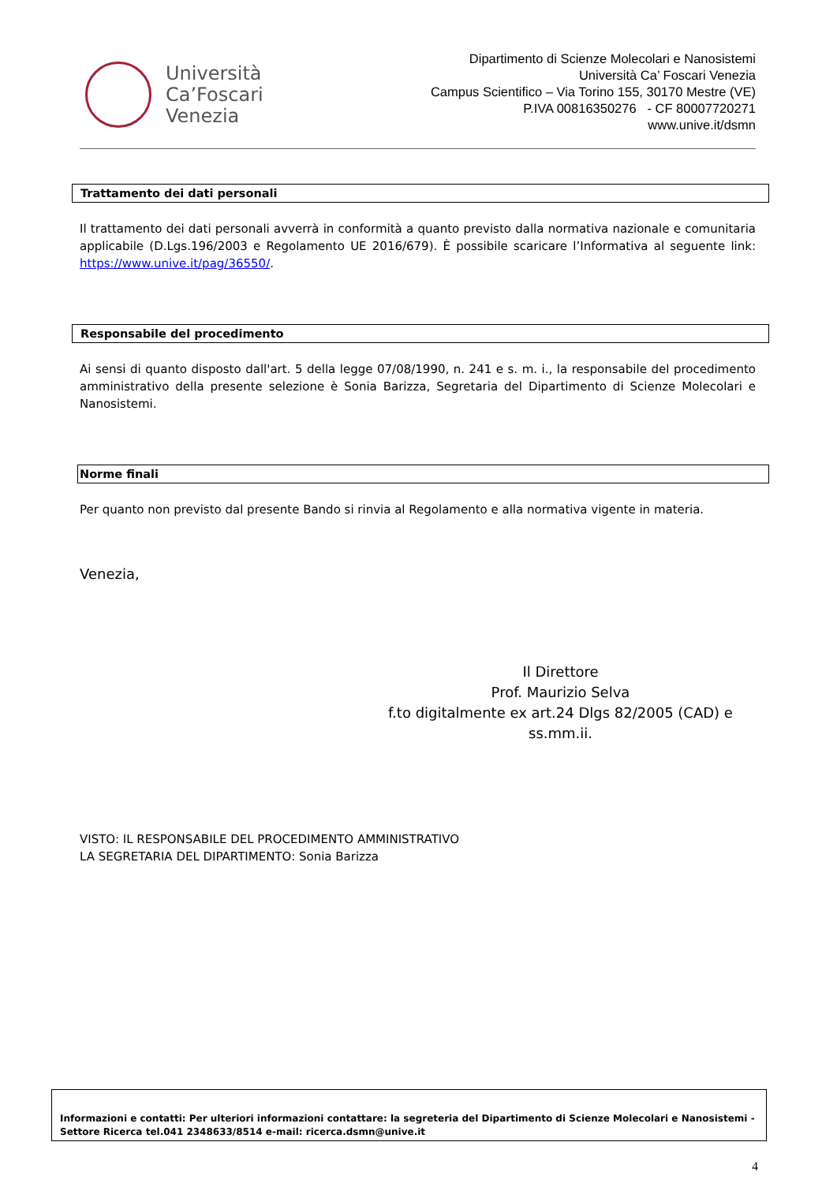Università
Ca’Foscari
Venezia
Dipartimento di Scienze Molecolari e Nanosistemi
Università Ca’ Foscari Venezia
Campus Scientifico – Via Torino 155, 30170 Mestre (VE)
P.IVA 00816350276 - CF 80007720271
www.unive.it/dsmn
Trattamento dei dati personali
Il trattamento dei dati personali avverrà in conformità a quanto previsto dalla normativa nazionale e comunitaria applicabile (D.Lgs.196/2003 e Regolamento UE 2016/679). È possibile scaricare l’Informativa al seguente link: https://www.unive.it/pag/36550/.
Responsabile del procedimento
Ai sensi di quanto disposto dall'art. 5 della legge 07/08/1990, n. 241 e s. m. i., la responsabile del procedimento amministrativo della presente selezione è Sonia Barizza, Segretaria del Dipartimento di Scienze Molecolari e Nanosistemi.
Norme finali
Per quanto non previsto dal presente Bando si rinvia al Regolamento e alla normativa vigente in materia.
Venezia,
Il Direttore
Prof. Maurizio Selva
f.to digitalmente ex art.24 Dlgs 82/2005 (CAD) e ss.mm.ii.
VISTO: IL RESPONSABILE DEL PROCEDIMENTO AMMINISTRATIVO
LA SEGRETARIA DEL DIPARTIMENTO: Sonia Barizza
Informazioni e contatti: Per ulteriori informazioni contattare: la segreteria del Dipartimento di Scienze Molecolari e Nanosistemi - Settore Ricerca tel.041 2348633/8514 e-mail: ricerca.dsmn@unive.it
4